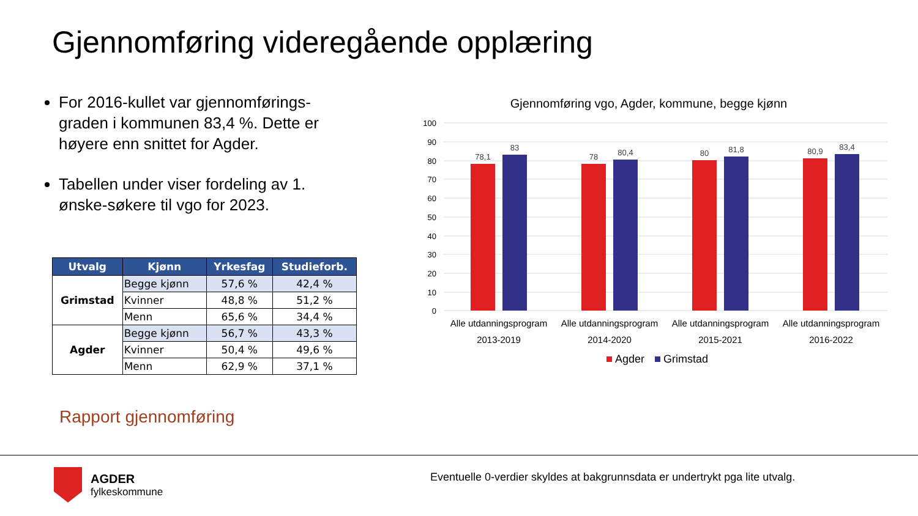Gjennomføring videregående opplæring
For 2016-kullet var gjennomførings-graden i kommunen 83,4 %. Dette er høyere enn snittet for Agder.
Tabellen under viser fordeling av 1. ønske-søkere til vgo for 2023.
| Utvalg | Kjønn | Yrkesfag | Studieforb. |
| --- | --- | --- | --- |
| Grimstad | Begge kjønn | 57,6 % | 42,4 % |
| | Kvinner | 48,8 % | 51,2 % |
| | Menn | 65,6 % | 34,4 % |
| Agder | Begge kjønn | 56,7 % | 43,3 % |
| | Kvinner | 50,4 % | 49,6 % |
| | Menn | 62,9 % | 37,1 % |
Rapport gjennomføring
Gjennomføring vgo, Agder, kommune, begge kjønn
100
90
80
70
60
50
40
30
20
10
0
78,1
83
78
80,4
80
81,8
80,9
83,4
Alle utdanningsprogram
2013-2019
Alle utdanningsprogram
2014-2020
Alle utdanningsprogram
2015-2021
Alle utdanningsprogram
2016-2022
Agder
Grimstad
AGDER
fylkeskommune
Eventuelle 0-verdier skyldes at bakgrunnsdata er undertrykt pga lite utvalg.